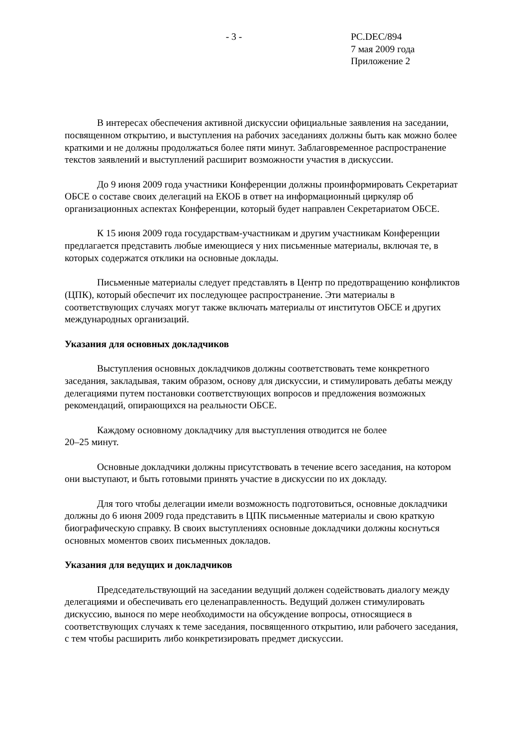- 3 - PC.DEC/894
7 мая 2009 года
Приложение 2
В интересах обеспечения активной дискуссии официальные заявления на заседании, посвященном открытию, и выступления на рабочих заседаниях должны быть как можно более краткими и не должны продолжаться более пяти минут. Заблаговременное распространение текстов заявлений и выступлений расширит возможности участия в дискуссии.
До 9 июня 2009 года участники Конференции должны проинформировать Секретариат ОБСЕ о составе своих делегаций на ЕКОБ в ответ на информационный циркуляр об организационных аспектах Конференции, который будет направлен Секретариатом ОБСЕ.
К 15 июня 2009 года государствам-участникам и другим участникам Конференции предлагается представить любые имеющиеся у них письменные материалы, включая те, в которых содержатся отклики на основные доклады.
Письменные материалы следует представлять в Центр по предотвращению конфликтов (ЦПК), который обеспечит их последующее распространение. Эти материалы в соответствующих случаях могут также включать материалы от институтов ОБСЕ и других международных организаций.
Указания для основных докладчиков
Выступления основных докладчиков должны соответствовать теме конкретного заседания, закладывая, таким образом, основу для дискуссии, и стимулировать дебаты между делегациями путем постановки соответствующих вопросов и предложения возможных рекомендаций, опирающихся на реальности ОБСЕ.
Каждому основному докладчику для выступления отводится не более
20–25 минут.
Основные докладчики должны присутствовать в течение всего заседания, на котором они выступают, и быть готовыми принять участие в дискуссии по их докладу.
Для того чтобы делегации имели возможность подготовиться, основные докладчики должны до 6 июня 2009 года представить в ЦПК письменные материалы и свою краткую биографическую справку. В своих выступлениях основные докладчики должны коснуться основных моментов своих письменных докладов.
Указания для ведущих и докладчиков
Председательствующий на заседании ведущий должен содействовать диалогу между делегациями и обеспечивать его целенаправленность. Ведущий должен стимулировать дискуссию, вынося по мере необходимости на обсуждение вопросы, относящиеся в соответствующих случаях к теме заседания, посвященного открытию, или рабочего заседания, с тем чтобы расширить либо конкретизировать предмет дискуссии.